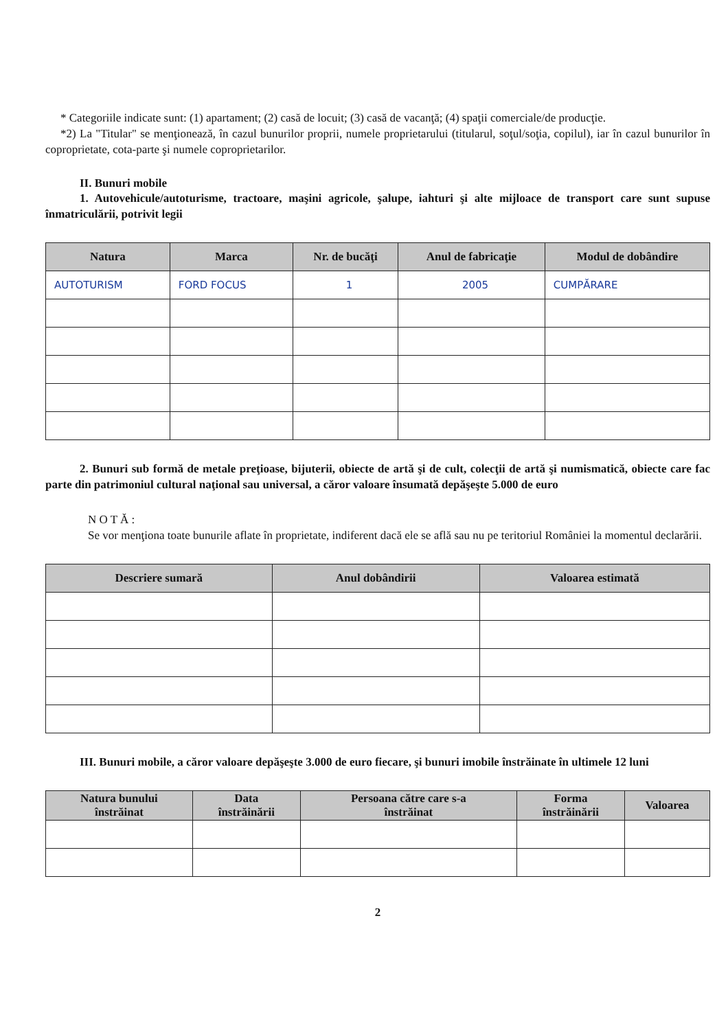* Categoriile indicate sunt: (1) apartament; (2) casă de locuit; (3) casă de vacanţă; (4) spaţii comerciale/de producţie.
*2) La "Titular" se menţionează, în cazul bunurilor proprii, numele proprietarului (titularul, soţul/soţia, copilul), iar în cazul bunurilor în coproprietate, cota-parte şi numele coproprietarilor.
II. Bunuri mobile
1. Autovehicule/autoturisme, tractoare, maşini agricole, şalupe, iahturi şi alte mijloace de transport care sunt supuse înmatriculării, potrivit legii
| Natura | Marca | Nr. de bucăţi | Anul de fabricaţie | Modul de dobândire |
| --- | --- | --- | --- | --- |
| AUTOTURISM | FORD FOCUS | 1 | 2005 | CUMPĂRARE |
2. Bunuri sub formă de metale preţioase, bijuterii, obiecte de artă şi de cult, colecţii de artă şi numismatică, obiecte care fac parte din patrimoniul cultural naţional sau universal, a căror valoare însumată depăşeşte 5.000 de euro
N O T Ă :
Se vor menţiona toate bunurile aflate în proprietate, indiferent dacă ele se află sau nu pe teritoriul României la momentul declarării.
| Descriere sumară | Anul dobândirii | Valoarea estimată |
| --- | --- | --- |
III. Bunuri mobile, a căror valoare depăşeşte 3.000 de euro fiecare, şi bunuri imobile înstrăinate în ultimele 12 luni
| Natura bunului înstrăinat | Data înstrăinării | Persoana către care s-a înstrăinat | Forma înstrăinării | Valoarea |
| --- | --- | --- | --- | --- |
2